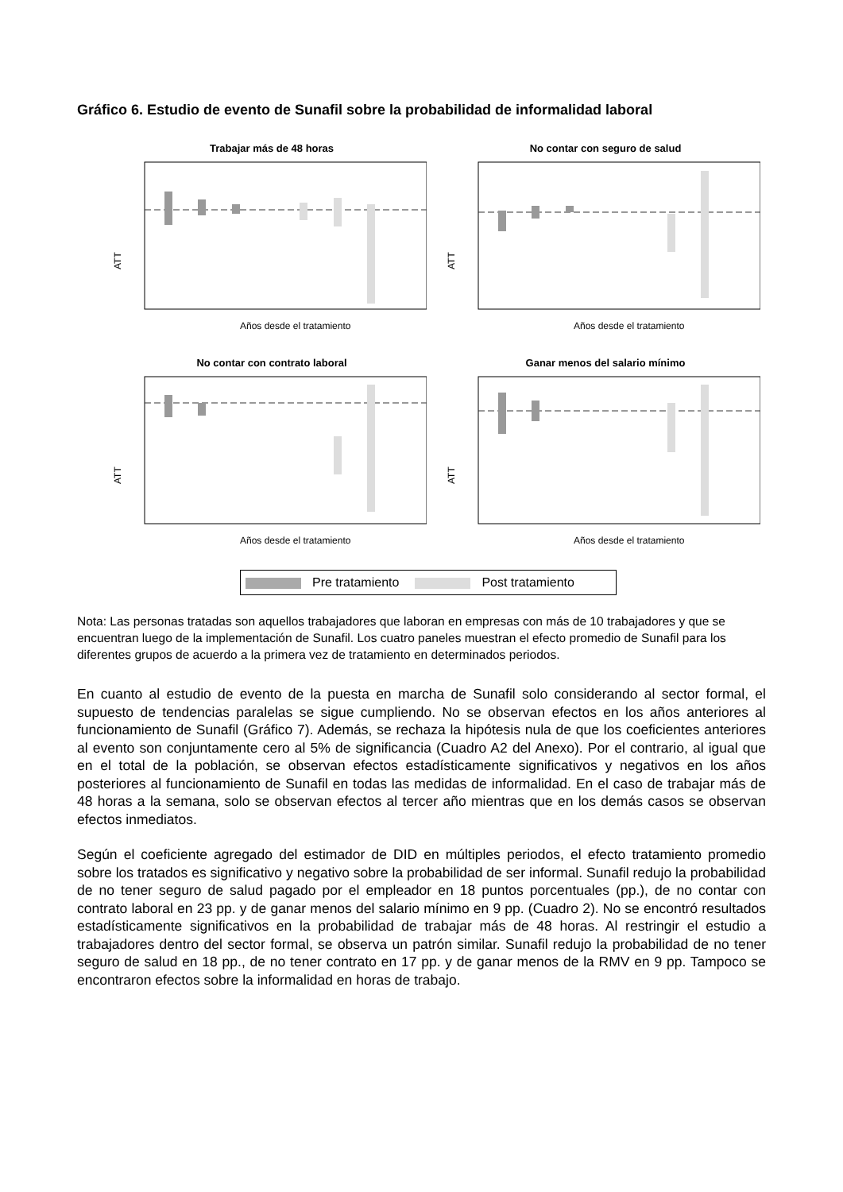Gráfico 6. Estudio de evento de Sunafil sobre la probabilidad de informalidad laboral
Trabajar más de 48 horas
ATT
Años desde el tratamiento
No contar con seguro de salud
ATT
Años desde el tratamiento
No contar con contrato laboral
ATT
Años desde el tratamiento
Ganar menos del salario mínimo
ATT
Años desde el tratamiento
Pre tratamiento Post tratamiento
Nota: Las personas tratadas son aquellos trabajadores que laboran en empresas con más de 10 trabajadores y que se encuentran luego de la implementación de Sunafil. Los cuatro paneles muestran el efecto promedio de Sunafil para los diferentes grupos de acuerdo a la primera vez de tratamiento en determinados periodos.
En cuanto al estudio de evento de la puesta en marcha de Sunafil solo considerando al sector formal, el supuesto de tendencias paralelas se sigue cumpliendo. No se observan efectos en los años anteriores al funcionamiento de Sunafil (Gráfico 7). Además, se rechaza la hipótesis nula de que los coeficientes anteriores al evento son conjuntamente cero al 5% de significancia (Cuadro A2 del Anexo). Por el contrario, al igual que en el total de la población, se observan efectos estadísticamente significativos y negativos en los años posteriores al funcionamiento de Sunafil en todas las medidas de informalidad. En el caso de trabajar más de 48 horas a la semana, solo se observan efectos al tercer año mientras que en los demás casos se observan efectos inmediatos.
Según el coeficiente agregado del estimador de DID en múltiples periodos, el efecto tratamiento promedio sobre los tratados es significativo y negativo sobre la probabilidad de ser informal. Sunafil redujo la probabilidad de no tener seguro de salud pagado por el empleador en 18 puntos porcentuales (pp.), de no contar con contrato laboral en 23 pp. y de ganar menos del salario mínimo en 9 pp. (Cuadro 2). No se encontró resultados estadísticamente significativos en la probabilidad de trabajar más de 48 horas. Al restringir el estudio a trabajadores dentro del sector formal, se observa un patrón similar. Sunafil redujo la probabilidad de no tener seguro de salud en 18 pp., de no tener contrato en 17 pp. y de ganar menos de la RMV en 9 pp. Tampoco se encontraron efectos sobre la informalidad en horas de trabajo.